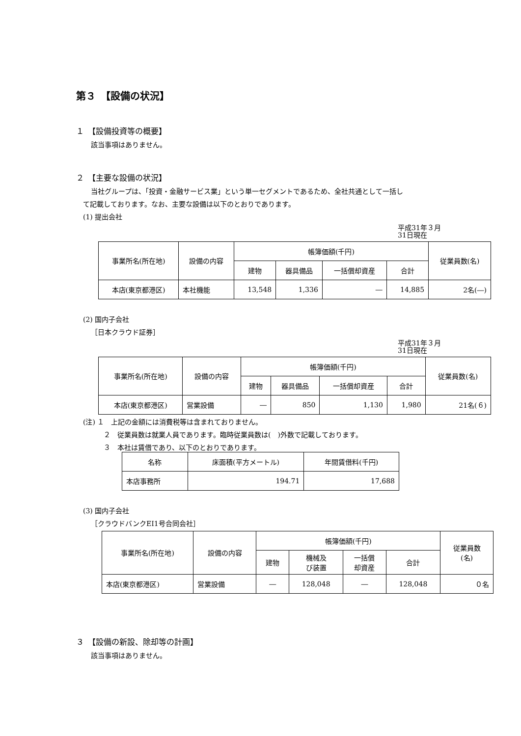第３　【設備の状況】
１　【設備投資等の概要】
該当事項はありません。
２　【主要な設備の状況】
当社グループは、「投資・金融サービス業」という単一セグメントであるため、全社共通として一括し
て記載しております。なお、主要な設備は以下のとおりであります。
(1) 提出会社
平成31年３月
31日現在
| 事業所名(所在地) | 設備の内容 | 帳簿価額(千円) | | | | 従業員数(名) |
| --- | --- | --- | --- | --- | --- | --- |
| | | 建物 | 器具備品 | 一括償却資産 | 合計 | |
| 本店(東京都港区) | 本社機能 | 13,548 | 1,336 | ― | 14,885 | 2名(―) |
(2) 国内子会社
［日本クラウド証券］
平成31年３月
31日現在
| 事業所名(所在地) | 設備の内容 | 帳簿価額(千円) | | | | 従業員数(名) |
| --- | --- | --- | --- | --- | --- | --- |
| | | 建物 | 器具備品 | 一括償却資産 | 合計 | |
| 本店(東京都港区) | 営業設備 | ― | 850 | 1,130 | 1,980 | 21名(６) |
(注) １　上記の金額には消費税等は含まれておりません。
２　従業員数は就業人員であります。臨時従業員数は(　)外数で記載しております。
３　本社は賃借であり、以下のとおりであります。
| 名称 | 床面積(平方メートル) | 年間賃借料(千円) |
| --- | --- | --- |
| 本店事務所 | 194.71 | 17,688 |
(3) 国内子会社
［クラウドバンクEI1号合同会社］
| 事業所名(所在地) | 設備の内容 | 帳簿価額(千円) | | | | 従業員数 (名) |
| --- | --- | --- | --- | --- | --- | --- |
| | | 建物 | 機械及 び装置 | 一括償 却資産 | 合計 | |
| 本店(東京都港区) | 営業設備 | ― | 128,048 | ― | 128,048 | ０名 |
３　【設備の新設、除却等の計画】
該当事項はありません。